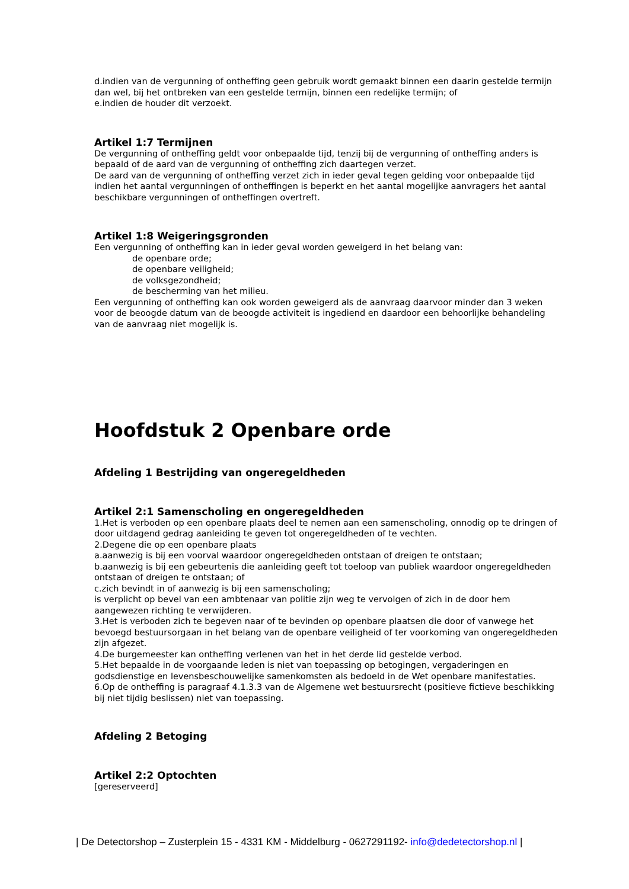d.indien van de vergunning of ontheffing geen gebruik wordt gemaakt binnen een daarin gestelde termijn dan wel, bij het ontbreken van een gestelde termijn, binnen een redelijke termijn; of
e.indien de houder dit verzoekt.
Artikel 1:7 Termijnen
De vergunning of ontheffing geldt voor onbepaalde tijd, tenzij bij de vergunning of ontheffing anders is bepaald of de aard van de vergunning of ontheffing zich daartegen verzet.
De aard van de vergunning of ontheffing verzet zich in ieder geval tegen gelding voor onbepaalde tijd indien het aantal vergunningen of ontheffingen is beperkt en het aantal mogelijke aanvragers het aantal beschikbare vergunningen of ontheffingen overtreft.
Artikel 1:8 Weigeringsgronden
Een vergunning of ontheffing kan in ieder geval worden geweigerd in het belang van:
de openbare orde;
de openbare veiligheid;
de volksgezondheid;
de bescherming van het milieu.
Een vergunning of ontheffing kan ook worden geweigerd als de aanvraag daarvoor minder dan 3 weken voor de beoogde datum van de beoogde activiteit is ingediend en daardoor een behoorlijke behandeling van de aanvraag niet mogelijk is.
Hoofdstuk 2 Openbare orde
Afdeling 1 Bestrijding van ongeregeldheden
Artikel 2:1 Samenscholing en ongeregeldheden
1.Het is verboden op een openbare plaats deel te nemen aan een samenscholing, onnodig op te dringen of door uitdagend gedrag aanleiding te geven tot ongeregeldheden of te vechten.
2.Degene die op een openbare plaats
a.aanwezig is bij een voorval waardoor ongeregeldheden ontstaan of dreigen te ontstaan;
b.aanwezig is bij een gebeurtenis die aanleiding geeft tot toeloop van publiek waardoor ongeregeldheden ontstaan of dreigen te ontstaan; of
c.zich bevindt in of aanwezig is bij een samenscholing;
is verplicht op bevel van een ambtenaar van politie zijn weg te vervolgen of zich in de door hem aangewezen richting te verwijderen.
3.Het is verboden zich te begeven naar of te bevinden op openbare plaatsen die door of vanwege het bevoegd bestuursorgaan in het belang van de openbare veiligheid of ter voorkoming van ongeregeldheden zijn afgezet.
4.De burgemeester kan ontheffing verlenen van het in het derde lid gestelde verbod.
5.Het bepaalde in de voorgaande leden is niet van toepassing op betogingen, vergaderingen en godsdienstige en levensbeschouwelijke samenkomsten als bedoeld in de Wet openbare manifestaties.
6.Op de ontheffing is paragraaf 4.1.3.3 van de Algemene wet bestuursrecht (positieve fictieve beschikking bij niet tijdig beslissen) niet van toepassing.
Afdeling 2 Betoging
Artikel 2:2 Optochten
[gereserveerd]
| De Detectorshop – Zusterplein 15 - 4331 KM - Middelburg - 0627291192- info@dedetectorshop.nl |